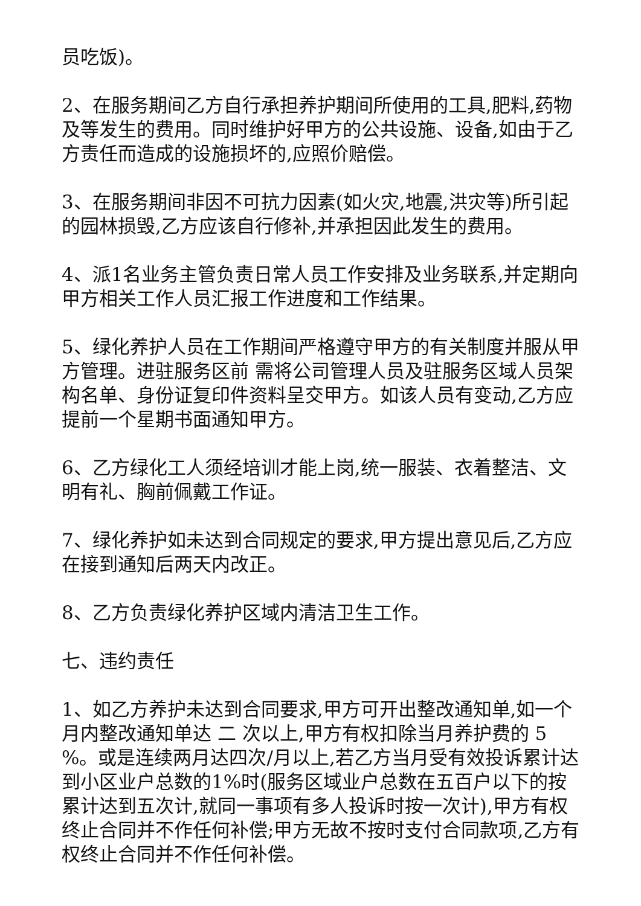员吃饭)。
2、在服务期间乙方自行承担养护期间所使用的工具,肥料,药物及等发生的费用。同时维护好甲方的公共设施、设备,如由于乙方责任而造成的设施损坏的,应照价赔偿。
3、在服务期间非因不可抗力因素(如火灾,地震,洪灾等)所引起的园林损毁,乙方应该自行修补,并承担因此发生的费用。
4、派1名业务主管负责日常人员工作安排及业务联系,并定期向甲方相关工作人员汇报工作进度和工作结果。
5、绿化养护人员在工作期间严格遵守甲方的有关制度并服从甲方管理。进驻服务区前 需将公司管理人员及驻服务区域人员架构名单、身份证复印件资料呈交甲方。如该人员有变动,乙方应提前一个星期书面通知甲方。
6、乙方绿化工人须经培训才能上岗,统一服装、衣着整洁、文明有礼、胸前佩戴工作证。
7、绿化养护如未达到合同规定的要求,甲方提出意见后,乙方应在接到通知后两天内改正。
8、乙方负责绿化养护区域内清洁卫生工作。
七、违约责任
1、如乙方养护未达到合同要求,甲方可开出整改通知单,如一个月内整改通知单达 二 次以上,甲方有权扣除当月养护费的 5 %。或是连续两月达四次/月以上,若乙方当月受有效投诉累计达到小区业户总数的1%时(服务区域业户总数在五百户以下的按累计达到五次计,就同一事项有多人投诉时按一次计),甲方有权终止合同并不作任何补偿;甲方无故不按时支付合同款项,乙方有权终止合同并不作任何补偿。